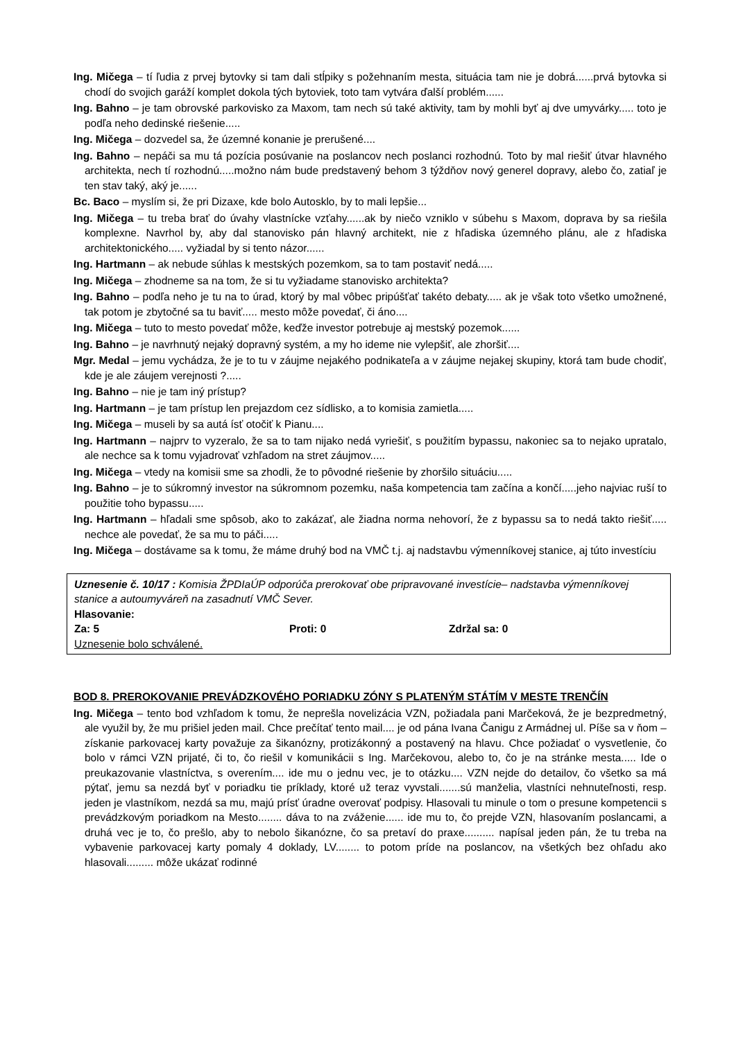Ing. Mičega – tí ľudia z prvej bytovky si tam dali stĺpiky s požehnaním mesta, situácia tam nie je dobrá......prvá bytovka si chodí do svojich garáží komplet dokola tých bytoviek, toto tam vytvára ďalší problém......
Ing. Bahno – je tam obrovské parkovisko za Maxom, tam nech sú také aktivity, tam by mohli byť aj dve umyvárky..... toto je podľa neho dedinské riešenie.....
Ing. Mičega – dozvedel sa, že územné konanie je prerušené....
Ing. Bahno – nepáči sa mu tá pozícia posúvanie na poslancov nech poslanci rozhodnú. Toto by mal riešiť útvar hlavného architekta, nech tí rozhodnú.....možno nám bude predstavený behom 3 týždňov nový generel dopravy, alebo čo, zatiaľ je ten stav taký, aký je......
Bc. Baco – myslím si, že pri Dizaxe, kde bolo Autosklo, by to mali lepšie...
Ing. Mičega – tu treba brať do úvahy vlastnícke vzťahy......ak by niečo vzniklo v súbehu s Maxom, doprava by sa riešila komplexne. Navrhol by, aby dal stanovisko pán hlavný architekt, nie z hľadiska územného plánu, ale z hľadiska architektonického..... vyžiadal by si tento názor......
Ing. Hartmann – ak nebude súhlas k mestských pozemkom, sa to tam postaviť nedá.....
Ing. Mičega – zhodneme sa na tom, že si tu vyžiadame stanovisko architekta?
Ing. Bahno – podľa neho je tu na to úrad, ktorý by mal vôbec pripúšťať takéto debaty..... ak je však toto všetko umožnené, tak potom je zbytočné sa tu baviť..... mesto môže povedať, či áno....
Ing. Mičega – tuto to mesto povedať môže, keďže investor potrebuje aj mestský pozemok......
Ing. Bahno – je navrhnutý nejaký dopravný systém, a my ho ideme nie vylepšiť, ale zhoršiť....
Mgr. Medal – jemu vychádza, že je to tu v záujme nejakého podnikateľa a v záujme nejakej skupiny, ktorá tam bude chodiť, kde je ale záujem verejnosti ?.....
Ing. Bahno – nie je tam iný prístup?
Ing. Hartmann – je tam prístup len prejazdom cez sídlisko, a to komisia zamietla.....
Ing. Mičega – museli by sa autá ísť otočiť k Pianu....
Ing. Hartmann – najprv to vyzeralo, že sa to tam nijako nedá vyriešiť, s použitím bypassu, nakoniec sa to nejako upratalo, ale nechce sa k tomu vyjadrovať vzhľadom na stret záujmov.....
Ing. Mičega – vtedy na komisii sme sa zhodli, že to pôvodné riešenie by zhoršilo situáciu.....
Ing. Bahno – je to súkromný investor na súkromnom pozemku, naša kompetencia tam začína a končí.....jeho najviac ruší to použitie toho bypassu.....
Ing. Hartmann – hľadali sme spôsob, ako to zakázať, ale žiadna norma nehovorí, že z bypassu sa to nedá takto riešiť..... nechce ale povedať, že sa mu to páči.....
Ing. Mičega – dostávame sa k tomu, že máme druhý bod na VMČ t.j. aj nadstavbu výmenníkovej stanice, aj túto investíciu
Uznesenie č. 10/17 : Komisia ŽPDIaÚP odporúča prerokovať obe pripravované investície– nadstavba výmenníkovej stanice a autoumyváreň na zasadnutí VMČ Sever.
Hlasovanie:
Za: 5 Proti: 0 Zdržal sa: 0
Uznesenie bolo schválené.
BOD 8. PREROKOVANIE PREVÁDZKOVÉHO PORIADKU ZÓNY S PLATENÝM STÁTÍM V MESTE TRENČÍN
Ing. Mičega – tento bod vzhľadom k tomu, že neprešla novelizácia VZN, požiadala pani Marčeková, že je bezpredmetný, ale využil by, že mu prišiel jeden mail. Chce prečítať tento mail.... je od pána Ivana Čanigu z Armádnej ul. Píše sa v ňom – získanie parkovacej karty považuje za šikanózny, protizákonný a postavený na hlavu. Chce požiadať o vysvetlenie, čo bolo v rámci VZN prijaté, či to, čo riešil v komunikácii s Ing. Marčekovou, alebo to, čo je na stránke mesta..... Ide o preukazovanie vlastníctva, s overením.... ide mu o jednu vec, je to otázku.... VZN nejde do detailov, čo všetko sa má pýtať, jemu sa nezdá byť v poriadku tie príklady, ktoré už teraz vyvstali.......sú manželia, vlastníci nehnuteľnosti, resp. jeden je vlastníkom, nezdá sa mu, majú prísť úradne overovať podpisy. Hlasovali tu minule o tom o presune kompetencii s prevádzkovým poriadkom na Mesto........ dáva to na zváženie...... ide mu to, čo prejde VZN, hlasovaním poslancami, a druhá vec je to, čo prešlo, aby to nebolo šikanózne, čo sa pretaví do praxe.......... napísal jeden pán, že tu treba na vybavenie parkovacej karty pomaly 4 doklady, LV........ to potom príde na poslancov, na všetkých bez ohľadu ako hlasovali......... môže ukázať rodinné